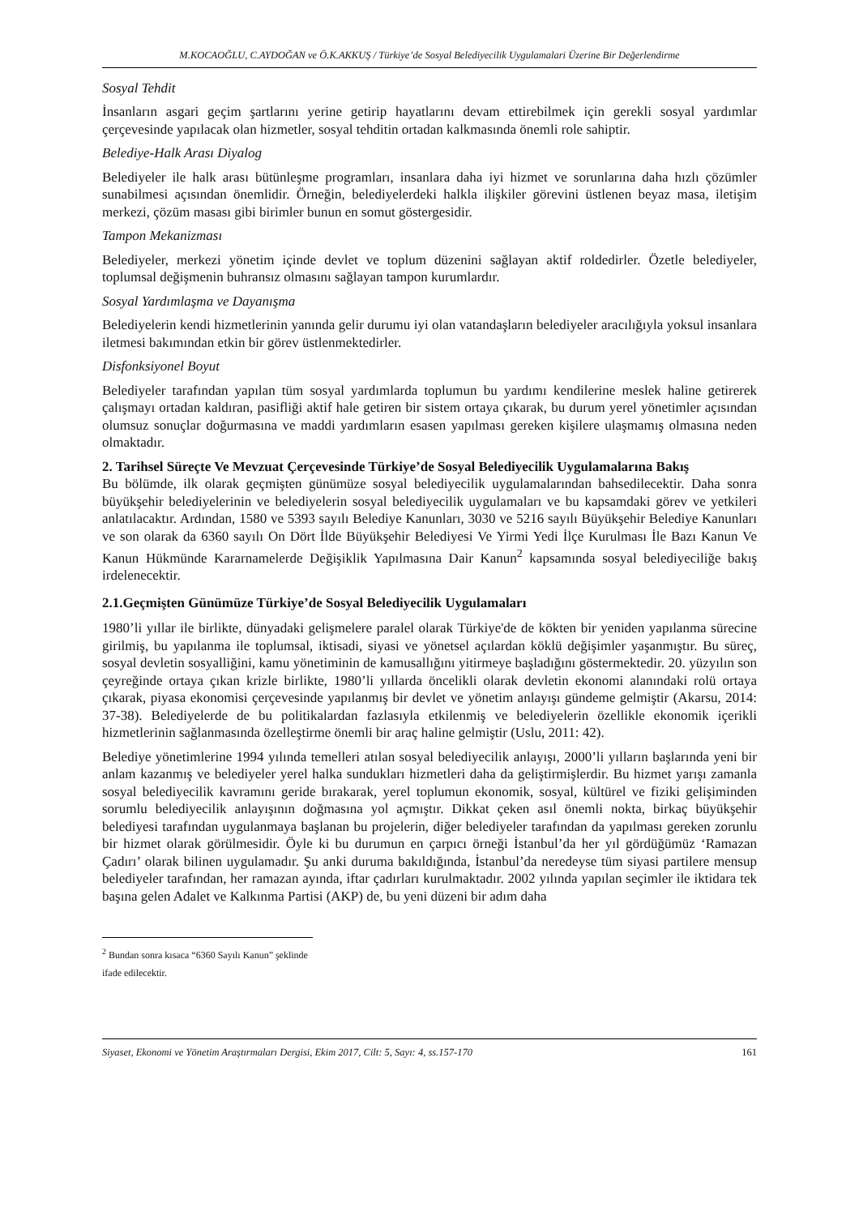M.KOCAOĞLU, C.AYDOĞAN ve Ö.K.AKKUŞ / Türkiye’de Sosyal Belediyecilik Uygulamalari Üzerine Bir Değerlendirme
Sosyal Tehdit
İnsanların asgari geçim şartlarını yerine getirip hayatlarını devam ettirebilmek için gerekli sosyal yardımlar çerçevesinde yapılacak olan hizmetler, sosyal tehditin ortadan kalkmasında önemli role sahiptir.
Belediye-Halk Arası Diyalog
Belediyeler ile halk arası bütünleşme programları, insanlara daha iyi hizmet ve sorunlarına daha hızlı çözümler sunabilmesi açısından önemlidir. Örneğin, belediyelerdeki halkla ilişkiler görevini üstlenen beyaz masa, iletişim merkezi, çözüm masası gibi birimler bunun en somut göstergesidir.
Tampon Mekanizması
Belediyeler, merkezi yönetim içinde devlet ve toplum düzenini sağlayan aktif roldedirler. Özetle belediyeler, toplumsal değişmenin buhransız olmasını sağlayan tampon kurumlardır.
Sosyal Yardımlaşma ve Dayanışma
Belediyelerin kendi hizmetlerinin yanında gelir durumu iyi olan vatandaşların belediyeler aracılığıyla yoksul insanlara iletmesi bakımından etkin bir görev üstlenmektedirler.
Disfonksiyonel Boyut
Belediyeler tarafından yapılan tüm sosyal yardımlarda toplumun bu yardımı kendilerine meslek haline getirerek çalışmayı ortadan kaldıran, pasifliği aktif hale getiren bir sistem ortaya çıkarak, bu durum yerel yönetimler açısından olumsuz sonuçlar doğurmasına ve maddi yardımların esasen yapılması gereken kişilere ulaşmamış olmasına neden olmaktadır.
2. Tarihsel Süreçte Ve Mevzuat Çerçevesinde Türkiye’de Sosyal Belediyecilik Uygulamalarına Bakış
Bu bölümde, ilk olarak geçmişten günümüze sosyal belediyecilik uygulamalarından bahsedilecektir. Daha sonra büyükşehir belediyelerinin ve belediyelerin sosyal belediyecilik uygulamaları ve bu kapsamdaki görev ve yetkileri anlatılacaktır. Ardından, 1580 ve 5393 sayılı Belediye Kanunları, 3030 ve 5216 sayılı Büyükşehir Belediye Kanunları ve son olarak da 6360 sayılı On Dört İlde Büyükşehir Belediyesi Ve Yirmi Yedi İlçe Kurulması İle Bazı Kanun Ve Kanun Hükmünde Kararnamelerde Değişiklik Yapılmasına Dair Kanun<sup>2</sup> kapsamında sosyal belediyeciliğe bakış irdelenecektir.
2.1.Geçmişten Günümüze Türkiye’de Sosyal Belediyecilik Uygulamaları
1980’li yıllar ile birlikte, dünyadaki gelişmelere paralel olarak Türkiye'de de kökten bir yeniden yapılanma sürecine girilmiş, bu yapılanma ile toplumsal, iktisadi, siyasi ve yönetsel açılardan köklü değişimler yaşanmıştır. Bu süreç, sosyal devletin sosyalliğini, kamu yönetiminin de kamusallığını yitirmeye başladığını göstermektedir. 20. yüzyılın son çeyreğinde ortaya çıkan krizle birlikte, 1980’li yıllarda öncelikli olarak devletin ekonomi alanındaki rolü ortaya çıkarak, piyasa ekonomisi çerçevesinde yapılanmış bir devlet ve yönetim anlayışı gündeme gelmiştir (Akarsu, 2014: 37-38). Belediyelerde de bu politikalardan fazlasıyla etkilenmiş ve belediyelerin özellikle ekonomik içerikli hizmetlerinin sağlanmasında özelleştirme önemli bir araç haline gelmiştir (Uslu, 2011: 42).
Belediye yönetimlerine 1994 yılında temelleri atılan sosyal belediyecilik anlayışı, 2000’li yılların başlarında yeni bir anlam kazanmış ve belediyeler yerel halka sundukları hizmetleri daha da geliştirmişlerdir. Bu hizmet yarışı zamanla sosyal belediyecilik kavramını geride bırakarak, yerel toplumun ekonomik, sosyal, kültürel ve fiziki gelişiminden sorumlu belediyecilik anlayışının doğmasına yol açmıştır. Dikkat çeken asıl önemli nokta, birkaç büyükşehir belediyesi tarafından uygulanmaya başlanan bu projelerin, diğer belediyeler tarafından da yapılması gereken zorunlu bir hizmet olarak görülmesidir. Öyle ki bu durumun en çarpıcı örneği İstanbul’da her yıl gördüğümüz ‘Ramazan Çadırı’ olarak bilinen uygulamadır. Şu anki duruma bakıldığında, İstanbul’da neredeyse tüm siyasi partilere mensup belediyeler tarafından, her ramazan ayında, iftar çadırları kurulmaktadır. 2002 yılında yapılan seçimler ile iktidara tek başına gelen Adalet ve Kalkınma Partisi (AKP) de, bu yeni düzeni bir adım daha
<sup>2</sup> Bundan sonra kısaca “6360 Sayılı Kanun” şeklinde ifade edilecektir.
Siyaset, Ekonomi ve Yönetim Araştırmaları Dergisi, Ekim 2017, Cilt: 5, Sayı: 4, ss.157-170 161